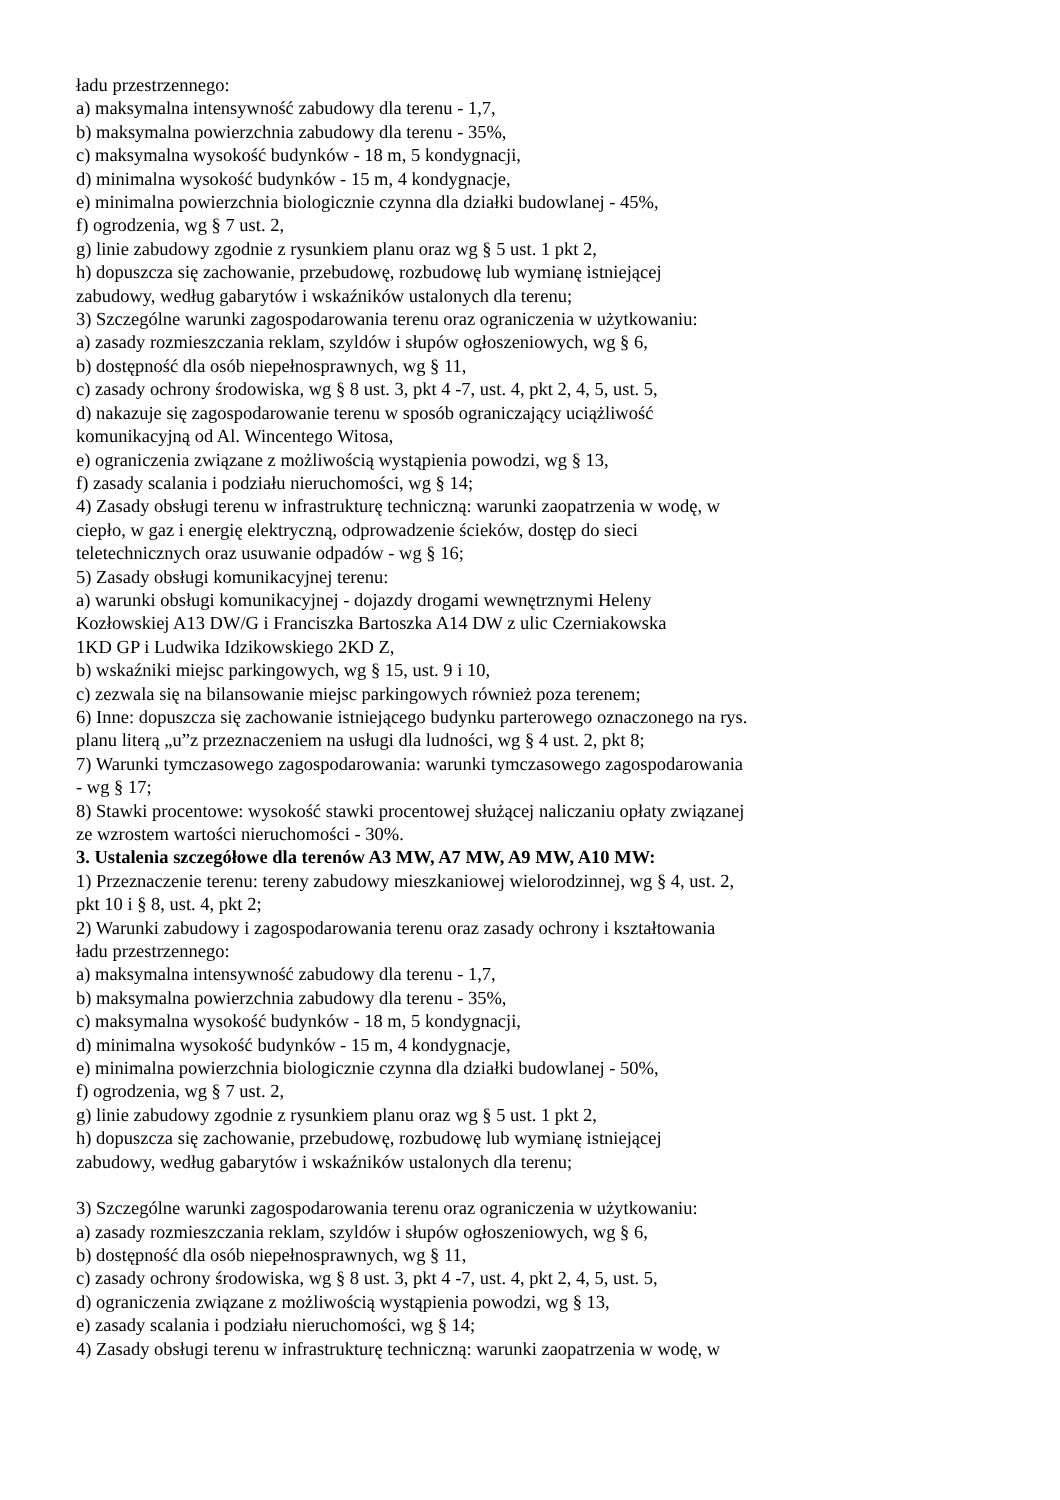ładu przestrzennego:
a) maksymalna intensywność zabudowy dla terenu - 1,7,
b) maksymalna powierzchnia zabudowy dla terenu - 35%,
c) maksymalna wysokość budynków - 18 m, 5 kondygnacji,
d) minimalna wysokość budynków - 15 m, 4 kondygnacje,
e) minimalna powierzchnia biologicznie czynna dla działki budowlanej - 45%,
f) ogrodzenia, wg § 7 ust. 2,
g) linie zabudowy zgodnie z rysunkiem planu oraz wg § 5 ust. 1 pkt 2,
h) dopuszcza się zachowanie, przebudowę, rozbudowę lub wymianę istniejącej
zabudowy, według gabarytów i wskaźników ustalonych dla terenu;
3) Szczególne warunki zagospodarowania terenu oraz ograniczenia w użytkowaniu:
a) zasady rozmieszczania reklam, szyldów i słupów ogłoszeniowych, wg § 6,
b) dostępność dla osób niepełnosprawnych, wg § 11,
c) zasady ochrony środowiska, wg § 8 ust. 3, pkt 4 -7, ust. 4, pkt 2, 4, 5, ust. 5,
d) nakazuje się zagospodarowanie terenu w sposób ograniczający uciążliwość
komunikacyjną od Al. Wincentego Witosa,
e) ograniczenia związane z możliwością wystąpienia powodzi, wg § 13,
f) zasady scalania i podziału nieruchomości, wg § 14;
4) Zasady obsługi terenu w infrastrukturę techniczną: warunki zaopatrzenia w wodę, w
ciepło, w gaz i energię elektryczną, odprowadzenie ścieków, dostęp do sieci
teletechnicznych oraz usuwanie odpadów - wg § 16;
5) Zasady obsługi komunikacyjnej terenu:
a) warunki obsługi komunikacyjnej - dojazdy drogami wewnętrznymi Heleny
Kozłowskiej A13 DW/G i Franciszka Bartoszka A14 DW z ulic Czerniakowska
1KD GP i Ludwika Idzikowskiego 2KD Z,
b) wskaźniki miejsc parkingowych, wg § 15, ust. 9 i 10,
c) zezwala się na bilansowanie miejsc parkingowych również poza terenem;
6) Inne: dopuszcza się zachowanie istniejącego budynku parterowego oznaczonego na rys.
planu literą „u”z przeznaczeniem na usługi dla ludności, wg § 4 ust. 2, pkt 8;
7) Warunki tymczasowego zagospodarowania: warunki tymczasowego zagospodarowania
- wg § 17;
8) Stawki procentowe: wysokość stawki procentowej służącej naliczaniu opłaty związanej
ze wzrostem wartości nieruchomości - 30%.
3. Ustalenia szczegółowe dla terenów A3 MW, A7 MW, A9 MW, A10 MW:
1) Przeznaczenie terenu: tereny zabudowy mieszkaniowej wielorodzinnej, wg § 4, ust. 2,
pkt 10 i § 8, ust. 4, pkt 2;
2) Warunki zabudowy i zagospodarowania terenu oraz zasady ochrony i kształtowania
ładu przestrzennego:
a) maksymalna intensywność zabudowy dla terenu - 1,7,
b) maksymalna powierzchnia zabudowy dla terenu - 35%,
c) maksymalna wysokość budynków - 18 m, 5 kondygnacji,
d) minimalna wysokość budynków - 15 m, 4 kondygnacje,
e) minimalna powierzchnia biologicznie czynna dla działki budowlanej - 50%,
f) ogrodzenia, wg § 7 ust. 2,
g) linie zabudowy zgodnie z rysunkiem planu oraz wg § 5 ust. 1 pkt 2,
h) dopuszcza się zachowanie, przebudowę, rozbudowę lub wymianę istniejącej
zabudowy, według gabarytów i wskaźników ustalonych dla terenu;
3) Szczególne warunki zagospodarowania terenu oraz ograniczenia w użytkowaniu:
a) zasady rozmieszczania reklam, szyldów i słupów ogłoszeniowych, wg § 6,
b) dostępność dla osób niepełnosprawnych, wg § 11,
c) zasady ochrony środowiska, wg § 8 ust. 3, pkt 4 -7, ust. 4, pkt 2, 4, 5, ust. 5,
d) ograniczenia związane z możliwością wystąpienia powodzi, wg § 13,
e) zasady scalania i podziału nieruchomości, wg § 14;
4) Zasady obsługi terenu w infrastrukturę techniczną: warunki zaopatrzenia w wodę, w